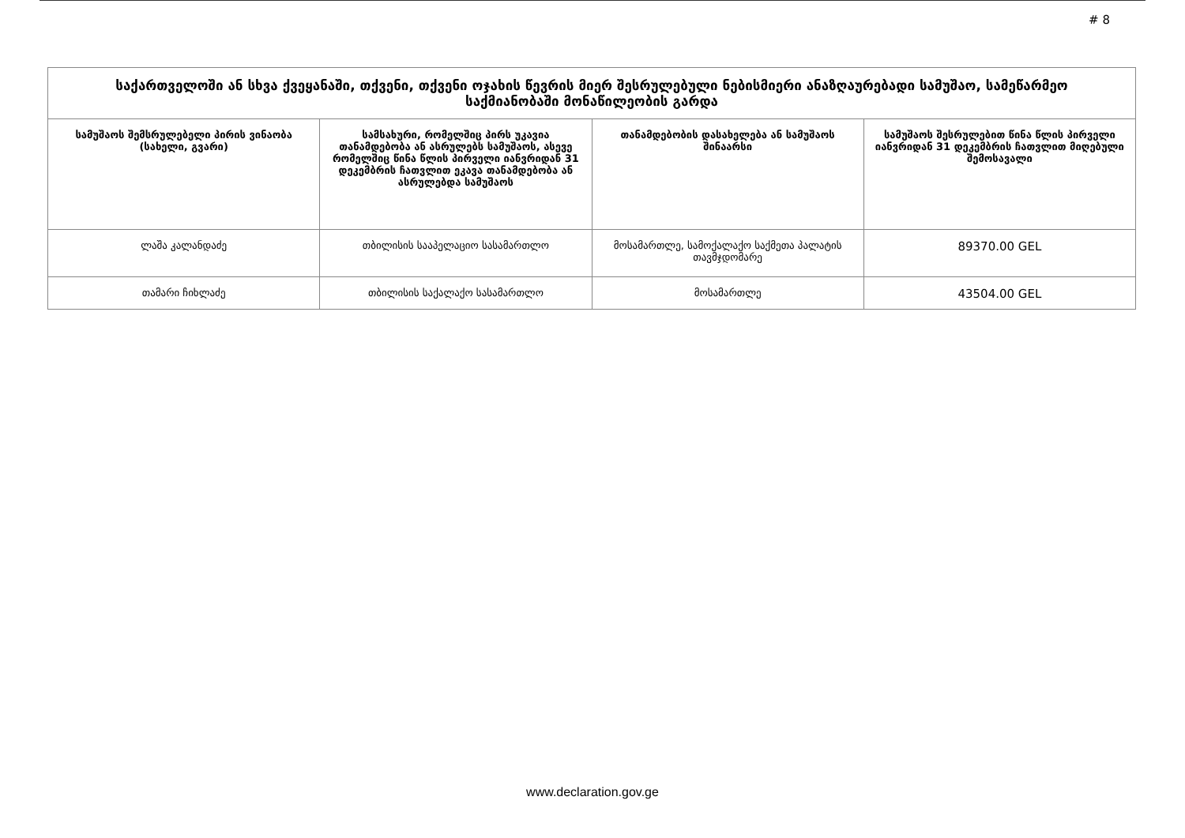# 8
| საქართველოში ან სხვა ქვეყანაში, თქვენი, თქვენი ოჯახის წევრის მიერ შესრულებული ნებისმიერი ანაზღაურებადი სამუშაო, სამეწარმეო საქმიანობაში მონაწილეობის გარდა | | | |
| --- | --- | --- | --- |
| სამუშაოს შემსრულებელი პირის ვინაობა (სახელი, გვარი) | სამსახური, რომელშიც პირს უკავია თანამდებობა ან ასრულებს სამუშაოს, ასევე რომელშიც წინა წლის პირველი იანვრიდან 31 დეკემბრის ჩათვლით ეკავა თანამდებობა ან ასრულებდა სამუშაოს | თანამდებობის დასახელება ან სამუშაოს შინაარსი | სამუშაოს შესრულებით წინა წლის პირველი იანვრიდან 31 დეკემბრის ჩათვლით მიღებული შემოსავალი |
| ლაშა კალანდაძე | თბილისის სააპელაციო სასამართლო | მოსამართლე, სამოქალაქო საქმეთა პალატის თავმჯდომარე | 89370.00 GEL |
| თამარი ჩიხლაძე | თბილისის საქალაქო სასამართლო | მოსამართლე | 43504.00 GEL |
www.declaration.gov.ge